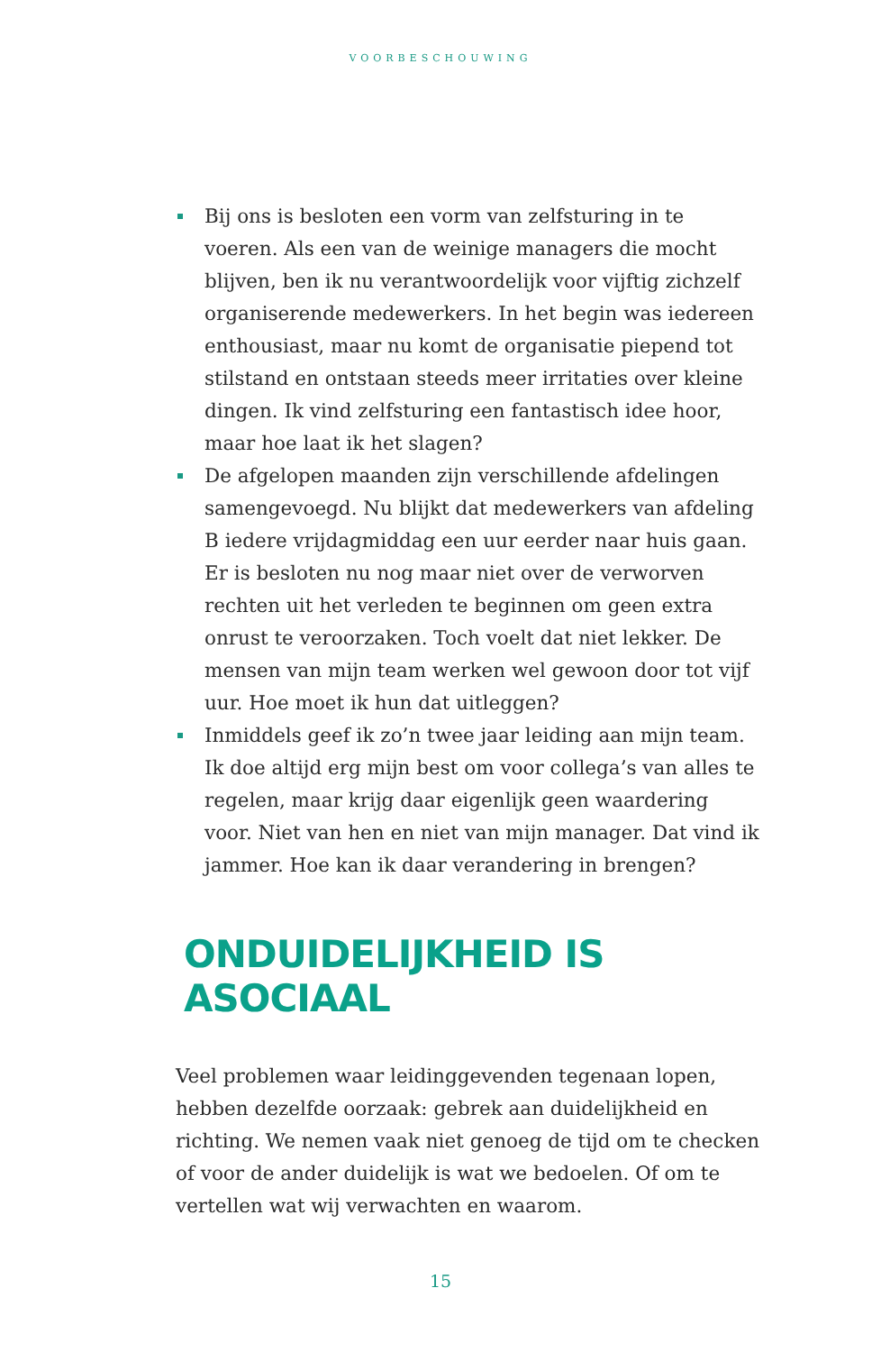VOORBESCHOUWING
Bij ons is besloten een vorm van zelfsturing in te voeren. Als een van de weinige managers die mocht blijven, ben ik nu verantwoordelijk voor vijftig zichzelf organiserende medewerkers. In het begin was iedereen enthousiast, maar nu komt de organisatie piepend tot stilstand en ontstaan steeds meer irritaties over kleine dingen. Ik vind zelfsturing een fantastisch idee hoor, maar hoe laat ik het slagen?
De afgelopen maanden zijn verschillende afdelingen samengevoegd. Nu blijkt dat medewerkers van afdeling B iedere vrijdagmiddag een uur eerder naar huis gaan. Er is besloten nu nog maar niet over de verworven rechten uit het verleden te beginnen om geen extra onrust te veroorzaken. Toch voelt dat niet lekker. De mensen van mijn team werken wel gewoon door tot vijf uur. Hoe moet ik hun dat uitleggen?
Inmiddels geef ik zo’n twee jaar leiding aan mijn team. Ik doe altijd erg mijn best om voor collega’s van alles te regelen, maar krijg daar eigenlijk geen waardering voor. Niet van hen en niet van mijn manager. Dat vind ik jammer. Hoe kan ik daar verandering in brengen?
ONDUIDELIJKHEID IS ASOCIAAL
Veel problemen waar leidinggevenden tegenaan lopen, hebben dezelfde oorzaak: gebrek aan duidelijkheid en richting. We nemen vaak niet genoeg de tijd om te checken of voor de ander duidelijk is wat we bedoelen. Of om te vertellen wat wij verwachten en waarom.
15